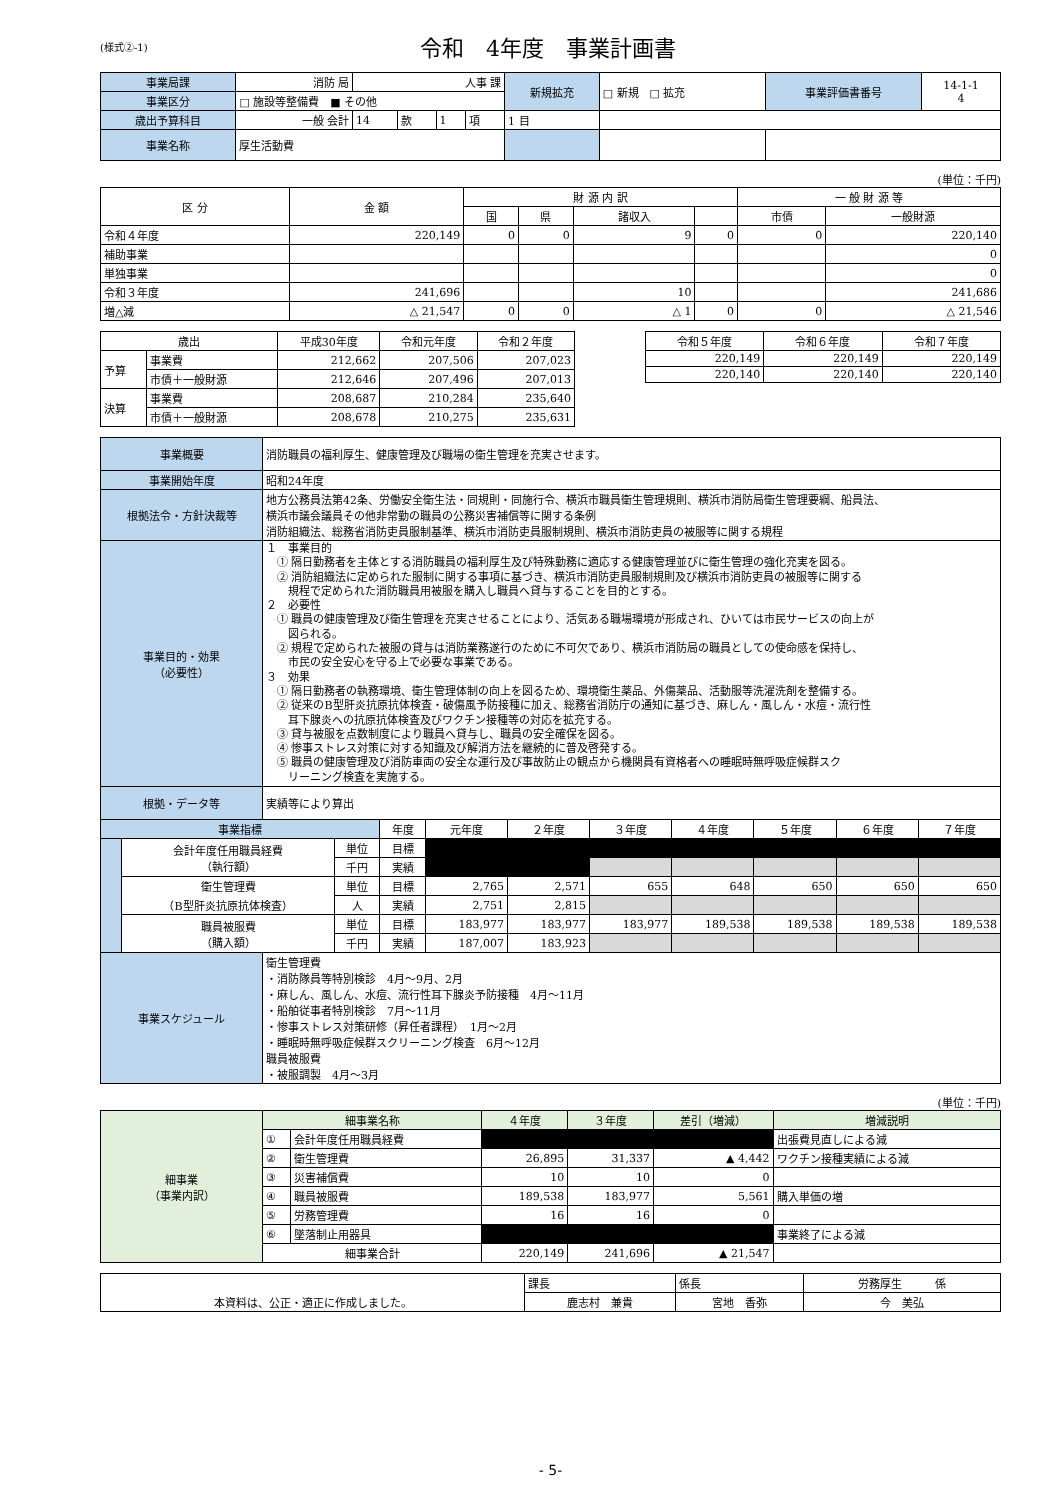(様式②-1) 令和　4年度　事業計画書
| 事業局課 | 消防 局 | 人事 課 | | | | 新規拡充 | □ 新規 □ 拡充 | 事業評価書番号 | 14-1-1 4 |
| 事業区分 | □ 施設等整備費 ■ その他 | | | | | | | | |
| 歳出予算科目 | 一般 会計 | 14 | 款 | 1 | 項 | 1 目 | | | |
| 事業名称 | 厚生活動費 | | | | | | | | |
(単位：千円)
| 区 分 | 金 額 | 財 源 内 訳 | | | | 一 般 財 源 等 | |
| --- | --- | --- | --- | --- | --- | --- | --- |
| | | 国 | 県 | 諸収入 | | 市債 | 一般財源 |
| 令和４年度 | 220,149 | 0 | 0 | 9 | 0 | 0 | 220,140 |
| 補助事業 | | | | | | | 0 |
| 単独事業 | | | | | | | 0 |
| 令和３年度 | 241,696 | | | 10 | | | 241,686 |
| 増△減 | △ 21,547 | 0 | 0 | △ 1 | 0 | 0 | △ 21,546 |
| 歳出 | | 平成30年度 | 令和元年度 | 令和２年度 |
| --- | --- | --- | --- | --- |
| 予算 | 事業費 | 212,662 | 207,506 | 207,023 |
| | 市債＋一般財源 | 212,646 | 207,496 | 207,013 |
| 決算 | 事業費 | 208,687 | 210,284 | 235,640 |
| | 市債＋一般財源 | 208,678 | 210,275 | 235,631 |
| 令和５年度 | 令和６年度 | 令和７年度 |
| --- | --- | --- |
| 220,149 | 220,149 | 220,149 |
| 220,140 | 220,140 | 220,140 |
| 事業概要 | 消防職員の福利厚生、健康管理及び職場の衛生管理を充実させます。 |
| 事業開始年度 | 昭和24年度 |
| 根拠法令・方針決裁等 | 地方公務員法第42条、労働安全衛生法・同規則・同施行令、横浜市職員衛生管理規則、横浜市消防局衛生管理要綱、船員法、 横浜市議会議員その他非常勤の職員の公務災害補償等に関する条例 消防組織法、総務省消防吏員服制基準、横浜市消防吏員服制規則、横浜市消防吏員の被服等に関する規程 |
| 事業目的・効果 （必要性） | １ 事業目的 ① 隔日勤務者を主体とする消防職員の福利厚生及び特殊勤務に適応する健康管理並びに衛生管理の強化充実を図る。 ② 消防組織法に定められた服制に関する事項に基づき、横浜市消防吏員服制規則及び横浜市消防吏員の被服等に関する 規程で定められた消防職員用被服を購入し職員へ貸与することを目的とする。 ２ 必要性 ① 職員の健康管理及び衛生管理を充実させることにより、活気ある職場環境が形成され、ひいては市民サービスの向上が 図られる。 ② 規程で定められた被服の貸与は消防業務遂行のために不可欠であり、横浜市消防局の職員としての使命感を保持し、 市民の安全安心を守る上で必要な事業である。 ３ 効果 ① 隔日勤務者の執務環境、衛生管理体制の向上を図るため、環境衛生薬品、外傷薬品、活動服等洗濯洗剤を整備する。 ② 従来のB型肝炎抗原抗体検査・破傷風予防接種に加え、総務省消防庁の通知に基づき、麻しん・風しん・水痘・流行性 耳下腺炎への抗原抗体検査及びワクチン接種等の対応を拡充する。 ③ 貸与被服を点数制度により職員へ貸与し、職員の安全確保を図る。 ④ 惨事ストレス対策に対する知識及び解消方法を継続的に普及啓発する。 ⑤ 職員の健康管理及び消防車両の安全な運行及び事故防止の観点から機関員有資格者への睡眠時無呼吸症候群スク リーニング検査を実施する。 |
| 根拠・データ等 | 実績等により算出 |
| 事業指標 | | | 年度 | 元年度 | ２年度 | ３年度 | ４年度 | ５年度 | ６年度 | ７年度 |
| | 会計年度任用職員経費 （執行額） | 単位 | 目標 | | | | | | | |
| | | 千円 | 実績 | | | | | | | |
| | 衛生管理費 （B型肝炎抗原抗体検査） | 単位 | 目標 | 2,765 | 2,571 | 655 | 648 | 650 | 650 | 650 |
| | | 人 | 実績 | 2,751 | 2,815 | | | | | |
| | 職員被服費 （購入額） | 単位 | 目標 | 183,977 | 183,977 | 183,977 | 189,538 | 189,538 | 189,538 | 189,538 |
| | | 千円 | 実績 | 187,007 | 183,923 | | | | | |
| 事業スケジュール | 衛生管理費 ・消防隊員等特別検診 4月～9月、2月 ・麻しん、風しん、水痘、流行性耳下腺炎予防接種 4月～11月 ・船舶従事者特別検診 7月～11月 ・惨事ストレス対策研修（昇任者課程） 1月～2月 ・睡眠時無呼吸症候群スクリーニング検査 6月～12月 職員被服費 ・被服調製 4月～3月 |
(単位：千円)
| 細事業 （事業内訳） | 細事業名称 | | ４年度 | ３年度 | 差引（増減） | 増減説明 |
| | ① | 会計年度任用職員経費 | | | | 出張費見直しによる減 |
| | ② | 衛生管理費 | 26,895 | 31,337 | ▲ 4,442 | ワクチン接種実績による減 |
| | ③ | 災害補償費 | 10 | 10 | 0 | |
| | ④ | 職員被服費 | 189,538 | 183,977 | 5,561 | 購入単価の増 |
| | ⑤ | 労務管理費 | 16 | 16 | 0 | |
| | ⑥ | 墜落制止用器具 | | | | 事業終了による減 |
| | 細事業合計 | | 220,149 | 241,696 | ▲ 21,547 | |
| 本資料は、公正・適正に作成しました。 | 課長 | 係長 | 労務厚生 係 |
| | 鹿志村 兼貴 | 宮地 香弥 | 今 美弘 |
- 5-